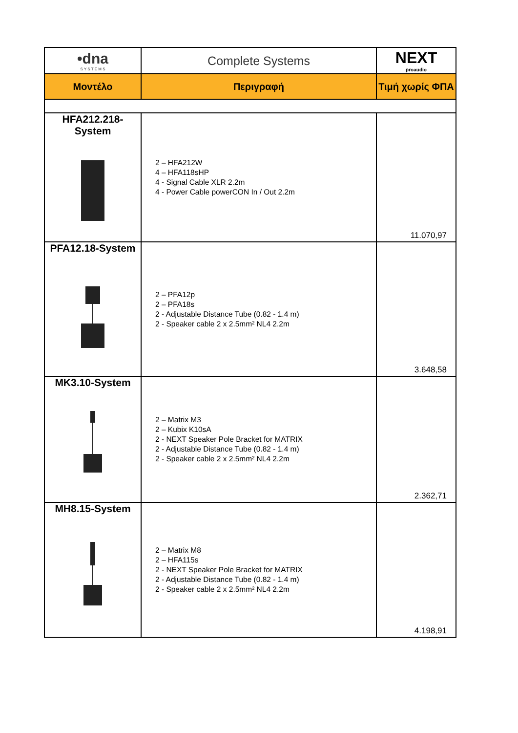| •dna S Y S T E M S | Complete Systems | NEXT proaudio |
| Μοντέλο | Περιγραφή | Τιμή χωρίς ΦΠΑ |
| HFA212.218-System | 2 – HFA212W 4 – HFA118sHP 4 - Signal Cable XLR 2.2m 4 - Power Cable powerCON In / Out 2.2m | 11.070,97 |
| PFA12.18-System | 2 – PFA12p 2 – PFA18s 2 - Adjustable Distance Tube (0.82 - 1.4 m) 2 - Speaker cable 2 x 2.5mm² NL4 2.2m | 3.648,58 |
| MK3.10-System | 2 – Matrix M3 2 – Kubix K10sA 2 - NEXT Speaker Pole Bracket for MATRIX 2 - Adjustable Distance Tube (0.82 - 1.4 m) 2 - Speaker cable 2 x 2.5mm² NL4 2.2m | 2.362,71 |
| MH8.15-System | 2 – Matrix M8 2 – HFA115s 2 - NEXT Speaker Pole Bracket for MATRIX 2 - Adjustable Distance Tube (0.82 - 1.4 m) 2 - Speaker cable 2 x 2.5mm² NL4 2.2m | 4.198,91 |